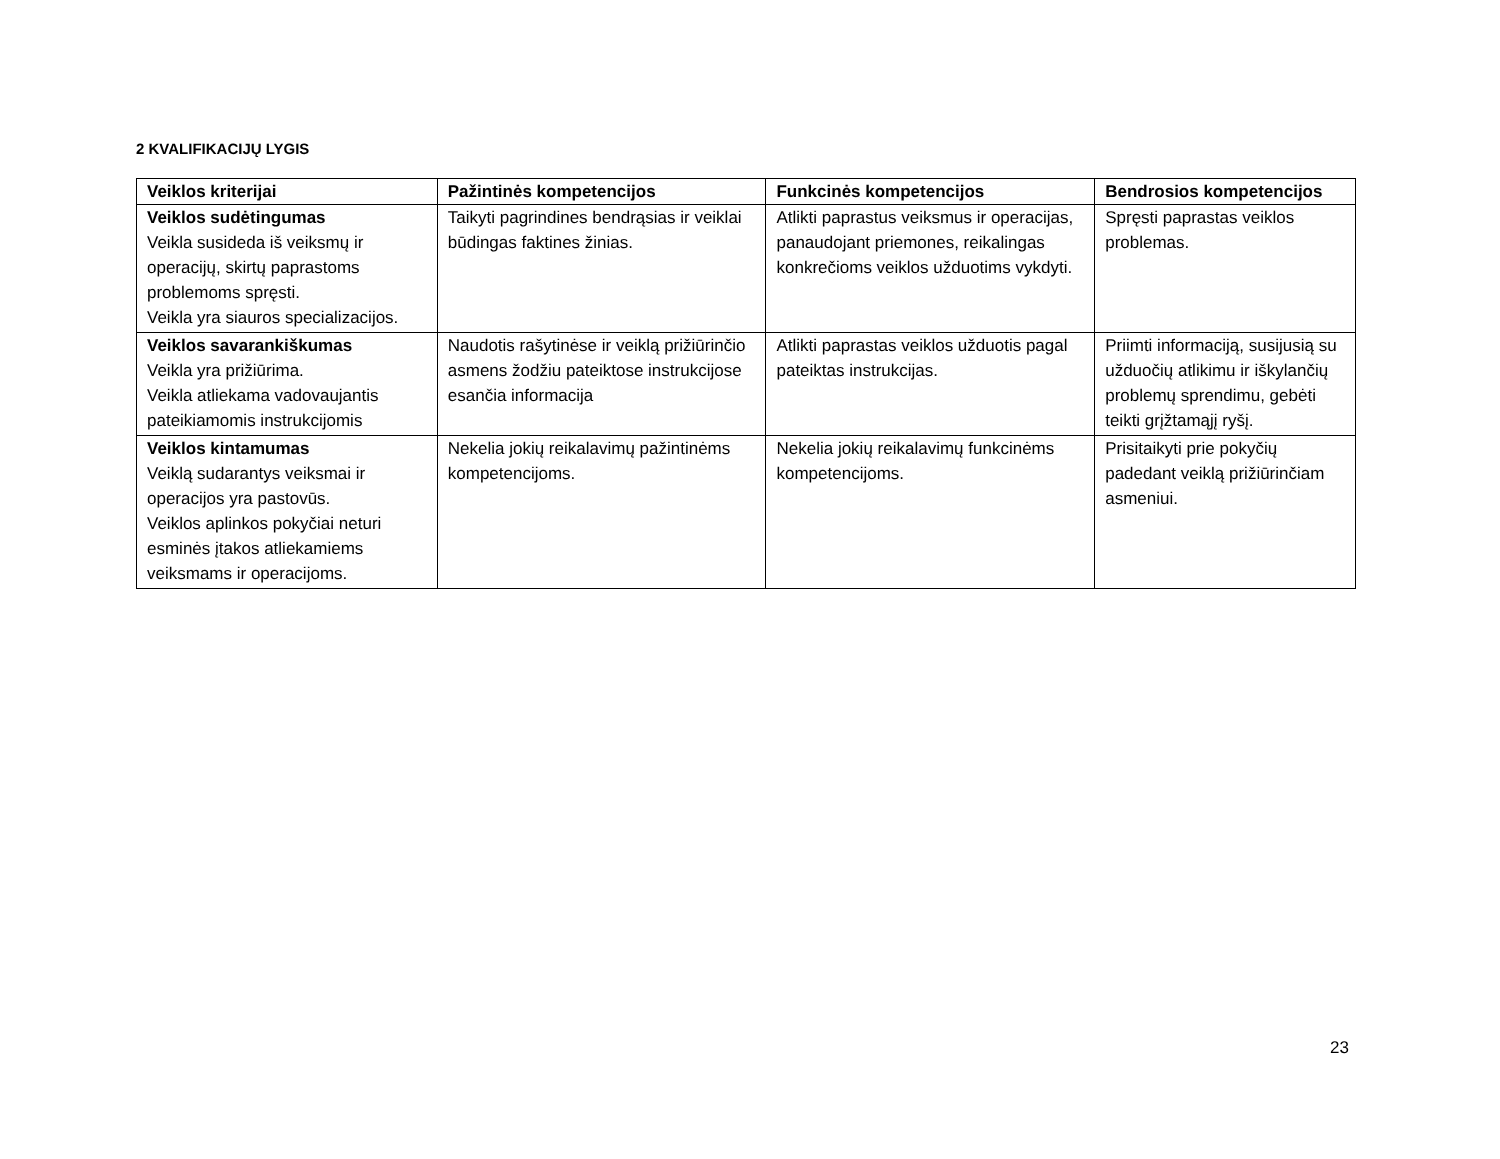2 KVALIFIKACIJŲ LYGIS
| Veiklos kriterijai | Pažintinės kompetencijos | Funkcinės kompetencijos | Bendrosios kompetencijos |
| --- | --- | --- | --- |
| Veiklos sudėtingumas Veikla susideda iš veiksmų ir operacijų, skirtų paprastoms problemoms spręsti. Veikla yra siauros specializacijos. | Taikyti pagrindines bendrąsias ir veiklai būdingas faktines žinias. | Atlikti paprastus veiksmus ir operacijas, panaudojant priemones, reikalingas konkrečioms veiklos užduotims vykdyti. | Spręsti paprastas veiklos problemas. |
| Veiklos savarankiškumas Veikla yra prižiūrima. Veikla atliekama vadovaujantis pateikiamomis instrukcijomis | Naudotis rašytinėse ir veiklą prižiūrinčio asmens žodžiu pateiktose instrukcijose esančia informacija | Atlikti paprastas veiklos užduotis pagal pateiktas instrukcijas. | Priimti informaciją, susijusią su užduočių atlikimu ir iškylančių problemų sprendimu, gebėti teikti grįžtamąjį ryšį. |
| Veiklos kintamumas Veiklą sudarantys veiksmai ir operacijos yra pastovūs. Veiklos aplinkos pokyčiai neturi esminės įtakos atliekamiems veiksmams ir operacijoms. | Nekelia jokių reikalavimų pažintinėms kompetencijoms. | Nekelia jokių reikalavimų funkcinėms kompetencijoms. | Prisitaikyti prie pokyčių padedant veiklą prižiūrinčiam asmeniui. |
23